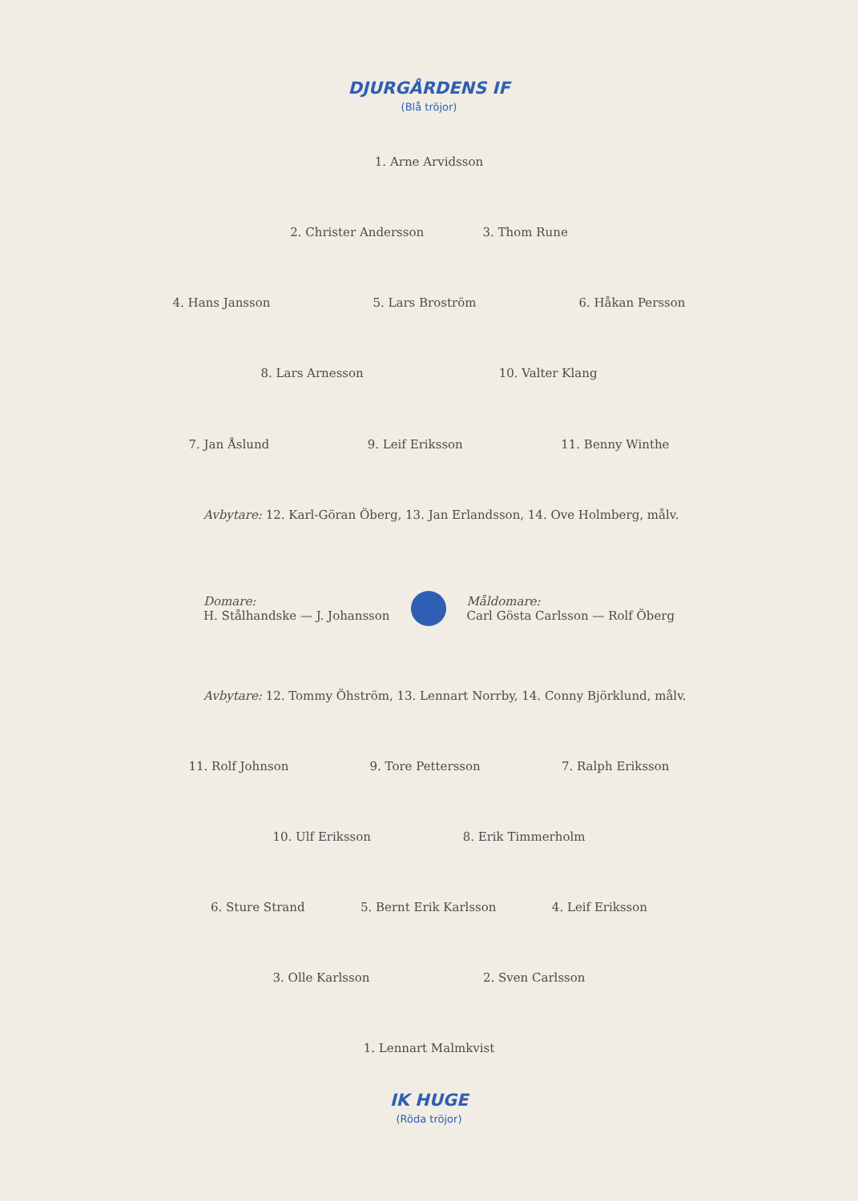DJURGÅRDENS IF
(Blå tröjor)
1. Arne Arvidsson
2. Christer Andersson 3. Thom Rune
4. Hans Jansson 5. Lars Broström 6. Håkan Persson
8. Lars Arnesson 10. Valter Klang
7. Jan Åslund 9. Leif Eriksson 11. Benny Winthe
Avbytare: 12. Karl-Göran Öberg, 13. Jan Erlandsson, 14. Ove Holmberg, målv.
Domare:
H. Stålhandske — J. Johansson
Måldomare:
Carl Gösta Carlsson — Rolf Öberg
Avbytare: 12. Tommy Öhström, 13. Lennart Norrby, 14. Conny Björklund, målv.
11. Rolf Johnson 9. Tore Pettersson 7. Ralph Eriksson
10. Ulf Eriksson 8. Erik Timmerholm
6. Sture Strand 5. Bernt Erik Karlsson 4. Leif Eriksson
3. Olle Karlsson 2. Sven Carlsson
1. Lennart Malmkvist
IK HUGE
(Röda tröjor)